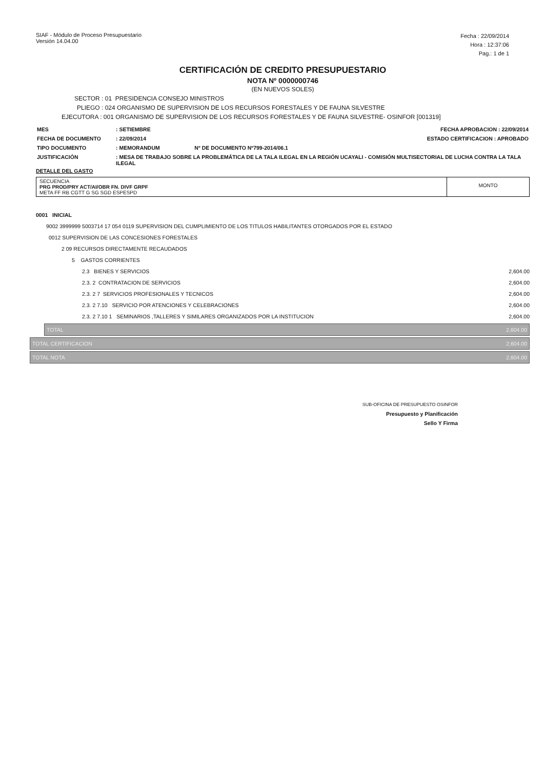SIAF - Módulo de Proceso Presupuestario
Versión 14.04.00
Fecha : 22/09/2014
Hora : 12:37:06
Pag.: 1 de 1
CERTIFICACIÓN DE CREDITO PRESUPUESTARIO
NOTA Nº 0000000746
(EN NUEVOS SOLES)
SECTOR : 01 PRESIDENCIA CONSEJO MINISTROS
PLIEGO : 024 ORGANISMO DE SUPERVISION DE LOS RECURSOS FORESTALES Y DE FAUNA SILVESTRE
EJECUTORA : 001 ORGANISMO DE SUPERVISION DE LOS RECURSOS FORESTALES Y DE FAUNA SILVESTRE- OSINFOR [001319]
| MES | : SETIEMBRE | | FECHA APROBACION : 22/09/2014 |
| FECHA DE DOCUMENTO | : 22/09/2014 | | ESTADO CERTIFICACION : APROBADO |
| TIPO DOCUMENTO | : MEMORANDUM | Nº DE DOCUMENTO Nº799-2014/06.1 | |
| JUSTIFICACIÓN | : MESA DE TRABAJO SOBRE LA PROBLEMÁTICA DE LA TALA ILEGAL EN LA REGIÓN UCAYALI - COMISIÓN MULTISECTORIAL DE LUCHA CONTRA LA TALA ILEGAL | | |
DETALLE DEL GASTO
SECUENCIA
PRG PROD/PRY ACT/AI/OBR FN. DIVF GRPF
META FF RB CGTT G SG SGD ESPESPD
MONTO
| 0001 INICIAL | |
| 9002 3999999 5003714 17 054 0119 SUPERVISION DEL CUMPLIMIENTO DE LOS TITULOS HABILITANTES OTORGADOS POR EL ESTADO | |
| 0012 SUPERVISION DE LAS CONCESIONES FORESTALES | |
| 2 09 RECURSOS DIRECTAMENTE RECAUDADOS | |
| 5 GASTOS CORRIENTES | |
| 2.3 BIENES Y SERVICIOS | 2,604.00 |
| 2.3. 2 CONTRATACION DE SERVICIOS | 2,604.00 |
| 2.3. 2 7 SERVICIOS PROFESIONALES Y TECNICOS | 2,604.00 |
| 2.3. 2 7.10 SERVICIO POR ATENCIONES Y CELEBRACIONES | 2,604.00 |
| 2.3. 2 7.10 1 SEMINARIOS ,TALLERES Y SIMILARES ORGANIZADOS POR LA INSTITUCION | 2,604.00 |
TOTAL 2,604.00
TOTAL CERTIFICACION 2,604.00
TOTAL NOTA 2,604.00
SUB-OFICINA DE PRESUPUESTO OSINFOR
Presupuesto y Planificación
Sello Y Firma